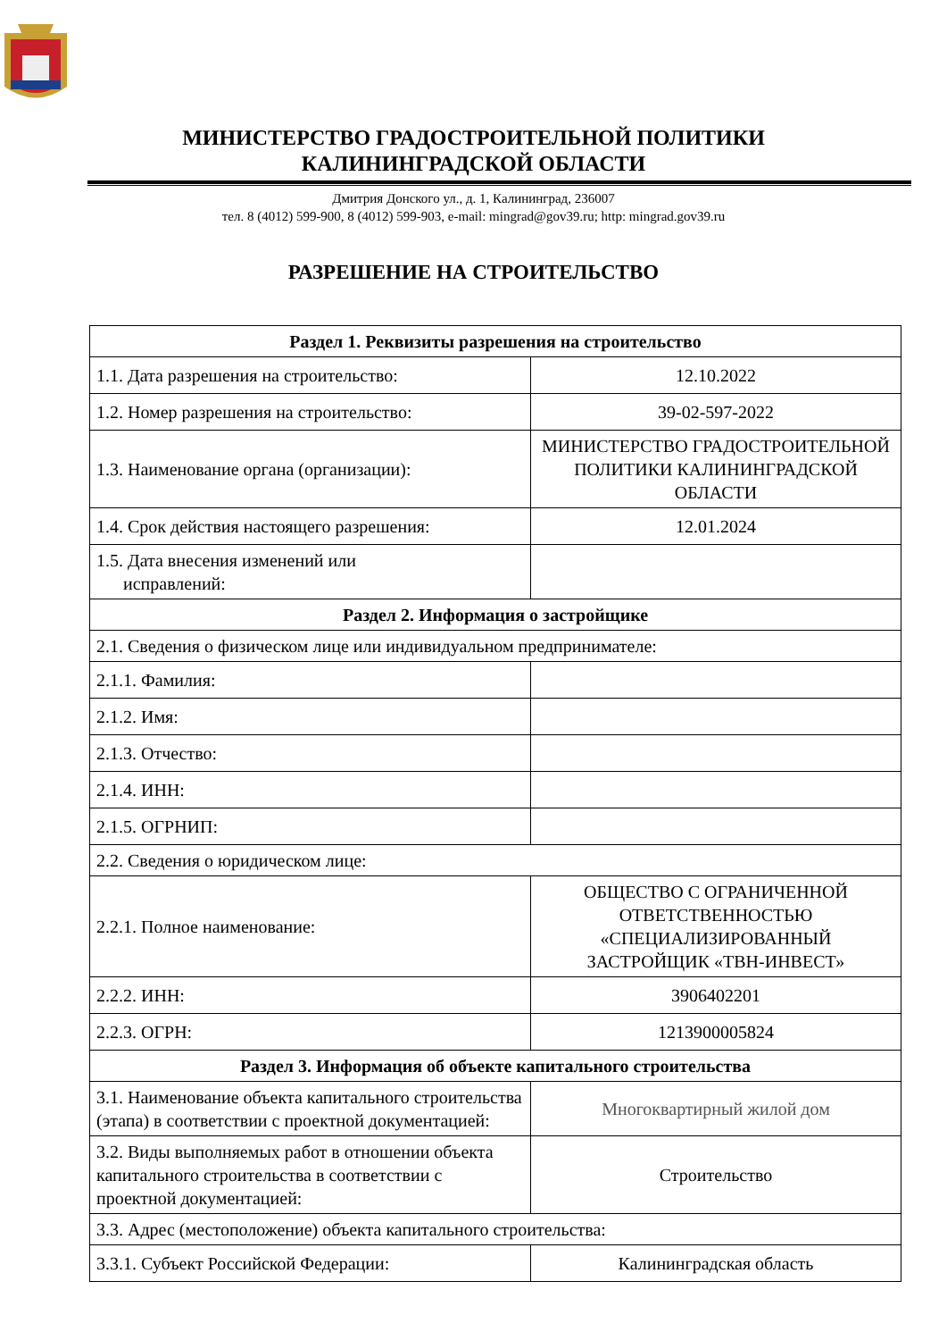МИНИСТЕРСТВО ГРАДОСТРОИТЕЛЬНОЙ ПОЛИТИКИ
КАЛИНИНГРАДСКОЙ ОБЛАСТИ
Дмитрия Донского ул., д. 1, Калининград, 236007
тел. 8 (4012) 599-900, 8 (4012) 599-903, e-mail: mingrad@gov39.ru; http: mingrad.gov39.ru
РАЗРЕШЕНИЕ НА СТРОИТЕЛЬСТВО
| Раздел 1. Реквизиты разрешения на строительство | |
| --- | --- |
| 1.1. Дата разрешения на строительство: | 12.10.2022 |
| 1.2. Номер разрешения на строительство: | 39-02-597-2022 |
| 1.3. Наименование органа (организации): | МИНИСТЕРСТВО ГРАДОСТРОИТЕЛЬНОЙ ПОЛИТИКИ КАЛИНИНГРАДСКОЙ ОБЛАСТИ |
| 1.4. Срок действия настоящего разрешения: | 12.01.2024 |
| 1.5. Дата внесения изменений или исправлений: | |
| Раздел 2. Информация о застройщике | |
| 2.1. Сведения о физическом лице или индивидуальном предпринимателе: | |
| 2.1.1. Фамилия: | |
| 2.1.2. Имя: | |
| 2.1.3. Отчество: | |
| 2.1.4. ИНН: | |
| 2.1.5. ОГРНИП: | |
| 2.2. Сведения о юридическом лице: | |
| 2.2.1. Полное наименование: | ОБЩЕСТВО С ОГРАНИЧЕННОЙ ОТВЕТСТВЕННОСТЬЮ «СПЕЦИАЛИЗИРОВАННЫЙ ЗАСТРОЙЩИК «ТВН-ИНВЕСТ» |
| 2.2.2. ИНН: | 3906402201 |
| 2.2.3. ОГРН: | 1213900005824 |
| Раздел 3. Информация об объекте капитального строительства | |
| 3.1. Наименование объекта капитального строительства (этапа) в соответствии с проектной документацией: | Многоквартирный жилой дом |
| 3.2. Виды выполняемых работ в отношении объекта капитального строительства в соответствии с проектной документацией: | Строительство |
| 3.3. Адрес (местоположение) объекта капитального строительства: | |
| 3.3.1. Субъект Российской Федерации: | Калининградская область |